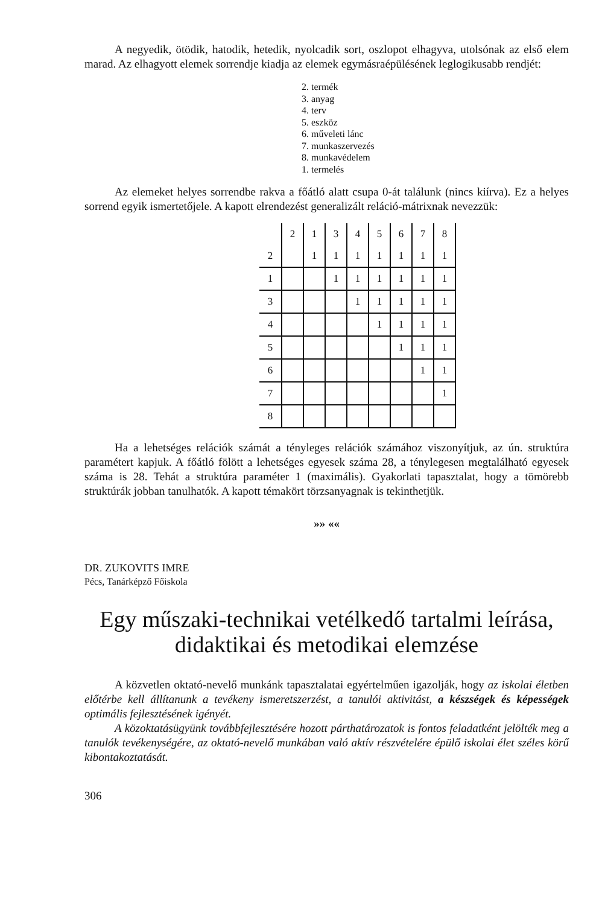A negyedik, ötödik, hatodik, hetedik, nyolcadik sort, oszlopot elhagyva, utolsónak az első elem marad. Az elhagyott elemek sorrendje kiadja az elemek egymásraépülésének leglogikusabb rendjét:
2. termék
3. anyag
4. terv
5. eszköz
6. műveleti lánc
7. munkaszervezés
8. munkavédelem
1. termelés
Az elemeket helyes sorrendbe rakva a főátló alatt csupa 0-át találunk (nincs kiírva). Ez a helyes sorrend egyik ismertetőjele. A kapott elrendezést generalizált reláció-mátrixnak nevezzük:
| | 2 | 1 | 3 | 4 | 5 | 6 | 7 | 8 |
| 2 | | 1 | 1 | 1 | 1 | 1 | 1 | 1 |
| 1 | | | 1 | 1 | 1 | 1 | 1 | 1 |
| 3 | | | | 1 | 1 | 1 | 1 | 1 |
| 4 | | | | | 1 | 1 | 1 | 1 |
| 5 | | | | | | 1 | 1 | 1 |
| 6 | | | | | | | 1 | 1 |
| 7 | | | | | | | | 1 |
| 8 | | | | | | | | |
Ha a lehetséges relációk számát a tényleges relációk számához viszonyítjuk, az ún. struktúra paramétert kapjuk. A főátló fölött a lehetséges egyesek száma 28, a ténylegesen megtalálható egyesek száma is 28. Tehát a struktúra paraméter 1 (maximális). Gyakorlati tapasztalat, hogy a tömörebb struktúrák jobban tanulhatók. A kapott témakört törzsanyagnak is tekinthetjük.
»» ««
DR. ZUKOVITS IMRE
Pécs, Tanárképző Főiskola
Egy műszaki-technikai vetélkedő tartalmi leírása,
didaktikai és metodikai elemzése
A közvetlen oktató-nevelő munkánk tapasztalatai egyértelműen igazolják, hogy az iskolai életben előtérbe kell állítanunk a tevékeny ismeretszerzést, a tanulói aktivitást, a készségek és képességek optimális fejlesztésének igényét.
A közoktatásügyünk továbbfejlesztésére hozott párthatározatok is fontos feladatként jelölték meg a tanulók tevékenységére, az oktató-nevelő munkában való aktív részvételére épülő iskolai élet széles körű kibontakoztatását.
306